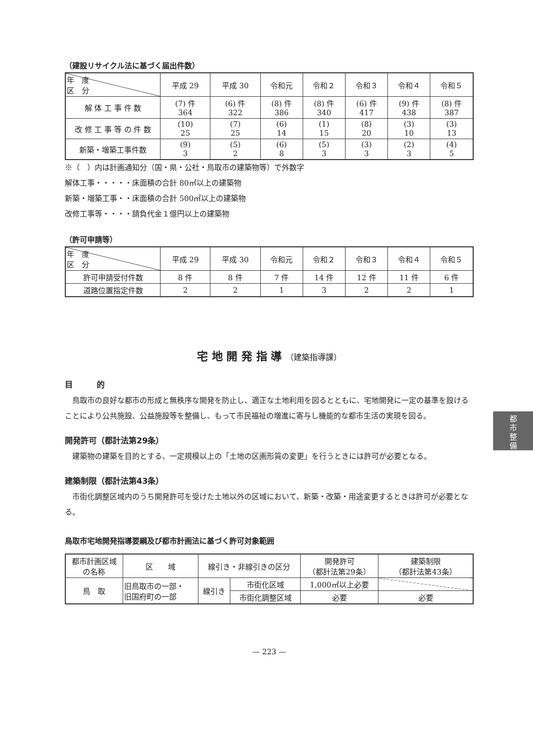（建設リサイクル法に基づく届出件数）
| 年 度 区 分 | 平成 29 | 平成 30 | 令和元 | 令和２ | 令和３ | 令和４ | 令和５ |
| --- | --- | --- | --- | --- | --- | --- | --- |
| 解 体 工 事 件 数 | (7) 件 364 | (6) 件 322 | (8) 件 386 | (8) 件 340 | (6) 件 417 | (9) 件 438 | (8) 件 387 |
| 改 修 工 事 等 の 件 数 | (10) 25 | (7) 25 | (6) 14 | (1) 15 | (8) 20 | (3) 10 | (3) 13 |
| 新築・増築工事件数 | (9) 3 | (5) 2 | (6) 8 | (5) 3 | (3) 3 | (2) 3 | (4) 5 |
※（　）内は計画通知分（国・県・公社・鳥取市の建築物等）で外数字
解体工事・・・・・床面積の合計 80㎡以上の建築物
新築・増築工事・・床面積の合計 500㎡以上の建築物
改修工事等・・・・請負代金１億円以上の建築物
（許可申請等）
| 年 度 区 分 | 平成 29 | 平成 30 | 令和元 | 令和２ | 令和３ | 令和４ | 令和５ |
| --- | --- | --- | --- | --- | --- | --- | --- |
| 許可申請受付件数 | 8 件 | 8 件 | 7 件 | 14 件 | 12 件 | 11 件 | 6 件 |
| 道路位置指定件数 | 2 | 2 | 1 | 3 | 2 | 2 | 1 |
宅 地 開 発 指 導 （建築指導課）
目　　　的
　鳥取市の良好な都市の形成と無秩序な開発を防止し、適正な土地利用を図るとともに、宅地開発に一定の基準を設けることにより公共施設、公益施設等を整備し、もって市民福祉の増進に寄与し機能的な都市生活の実現を図る。
開発許可（都計法第29条）
　建築物の建築を目的とする、一定規模以上の「土地の区画形質の変更」を行うときには許可が必要となる。
建築制限（都計法第43条）
　市街化調整区域内のうち開発許可を受けた土地以外の区域において、新築・改築・用途変更するときは許可が必要となる。
鳥取市宅地開発指導要綱及び都市計画法に基づく許可対象範囲
| 都市計画区域 の名称 | 区 域 | 線引き・非線引きの区分 | | 開発許可 （都計法第29条） | 建築制限 （都計法第43条） |
| --- | --- | --- | --- | --- | --- |
| 鳥 取 | 旧鳥取市の一部・ 旧国府町の一部 | 線引き | 市街化区域 | 1,000㎡以上必要 | |
| | | | 市街化調整区域 | 必要 | 必要 |
— 223 —
都
市
整
備